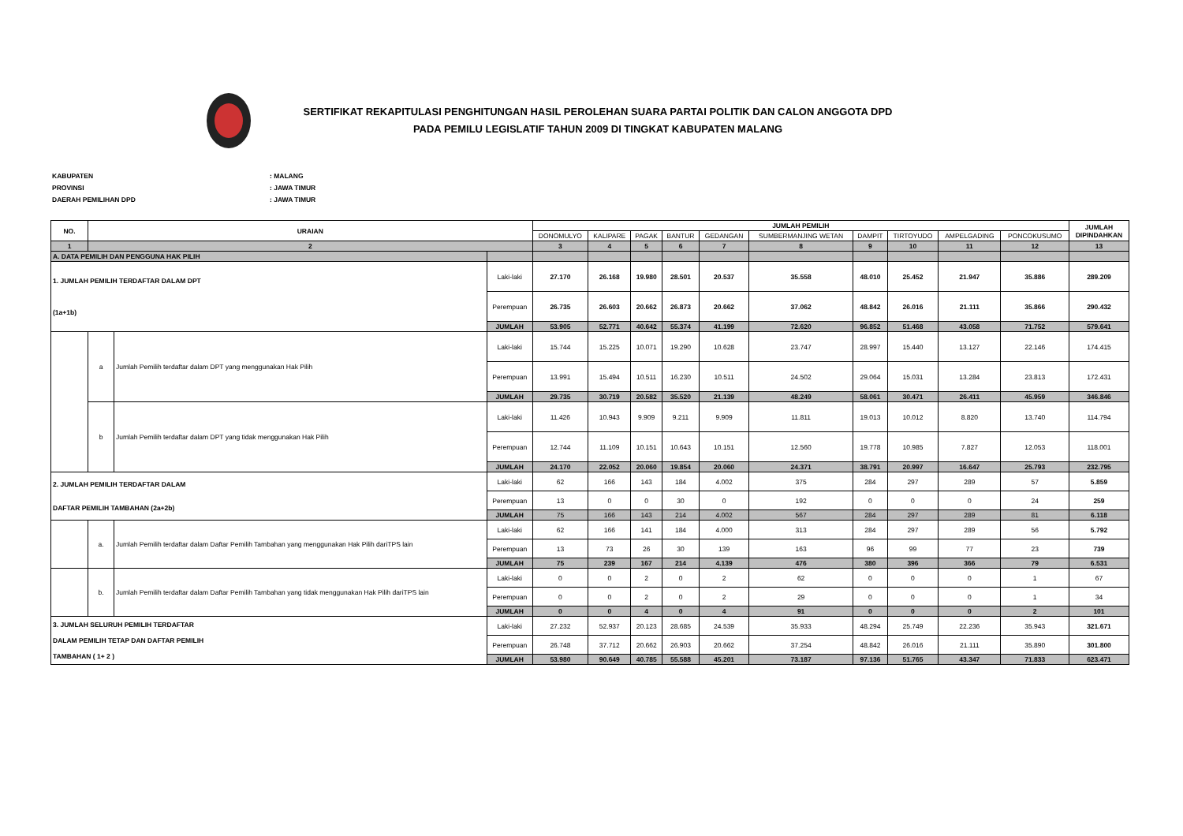SERTIFIKAT REKAPITULASI PENGHITUNGAN HASIL PEROLEHAN SUARA PARTAI POLITIK DAN CALON ANGGOTA DPD
PADA PEMILU LEGISLATIF TAHUN 2009 DI TINGKAT KABUPATEN MALANG
KABUPATEN: MALANG
PROVINSI: JAWA TIMUR
DAERAH PEMILIHAN DPD: JAWA TIMUR
| NO. | URAIAN | | | JUMLAH PEMILIH | | | | | | | | | | JUMLAH DIPINDAHKAN |
| --- | --- | --- | --- | --- | --- | --- | --- | --- | --- | --- | --- | --- | --- | --- |
| | | | | DONOMULYO | KALIPARE | PAGAK | BANTUR | GEDANGAN | SUMBERMANJING WETAN | DAMPIT | TIRTOYUDO | AMPELGADING | PONCOKUSUMO | |
| 1 | 2 | | | 3 | 4 | 5 | 6 | 7 | 8 | 9 | 10 | 11 | 12 | 13 |
| A. DATA PEMILIH DAN PENGGUNA HAK PILIH | | | | | | | | | | | | | | |
| 1. JUMLAH PEMILIH TERDAFTAR DALAM DPT (1a+1b) | | | Laki-laki | 27.170 | 26.168 | 19.980 | 28.501 | 20.537 | 35.558 | 48.010 | 25.452 | 21.947 | 35.886 | 289.209 |
| | | | Perempuan | 26.735 | 26.603 | 20.662 | 26.873 | 20.662 | 37.062 | 48.842 | 26.016 | 21.111 | 35.866 | 290.432 |
| | | | JUMLAH | 53.905 | 52.771 | 40.642 | 55.374 | 41.199 | 72.620 | 96.852 | 51.468 | 43.058 | 71.752 | 579.641 |
| | a | Jumlah Pemilih terdaftar dalam DPT yang menggunakan Hak Pilih | Laki-laki | 15.744 | 15.225 | 10.071 | 19.290 | 10.628 | 23.747 | 28.997 | 15.440 | 13.127 | 22.146 | 174.415 |
| | | | Perempuan | 13.991 | 15.494 | 10.511 | 16.230 | 10.511 | 24.502 | 29.064 | 15.031 | 13.284 | 23.813 | 172.431 |
| | | | JUMLAH | 29.735 | 30.719 | 20.582 | 35.520 | 21.139 | 48.249 | 58.061 | 30.471 | 26.411 | 45.959 | 346.846 |
| | b | Jumlah Pemilih terdaftar dalam DPT yang tidak menggunakan Hak Pilih | Laki-laki | 11.426 | 10.943 | 9.909 | 9.211 | 9.909 | 11.811 | 19.013 | 10.012 | 8.820 | 13.740 | 114.794 |
| | | | Perempuan | 12.744 | 11.109 | 10.151 | 10.643 | 10.151 | 12.560 | 19.778 | 10.985 | 7.827 | 12.053 | 118.001 |
| | | | JUMLAH | 24.170 | 22.052 | 20.060 | 19.854 | 20.060 | 24.371 | 38.791 | 20.997 | 16.647 | 25.793 | 232.795 |
| 2. JUMLAH PEMILIH TERDAFTAR DALAM DAFTAR PEMILIH TAMBAHAN (2a+2b) | | | Laki-laki | 62 | 166 | 143 | 184 | 4.002 | 375 | 284 | 297 | 289 | 57 | 5.859 |
| | | | Perempuan | 13 | 0 | 0 | 30 | 0 | 192 | 0 | 0 | 0 | 24 | 259 |
| | | | JUMLAH | 75 | 166 | 143 | 214 | 4.002 | 567 | 284 | 297 | 289 | 81 | 6.118 |
| | a. | Jumlah Pemilih terdaftar dalam Daftar Pemilih Tambahan yang menggunakan Hak Pilih dariTPS lain | Laki-laki | 62 | 166 | 141 | 184 | 4.000 | 313 | 284 | 297 | 289 | 56 | 5.792 |
| | | | Perempuan | 13 | 73 | 26 | 30 | 139 | 163 | 96 | 99 | 77 | 23 | 739 |
| | | | JUMLAH | 75 | 239 | 167 | 214 | 4.139 | 476 | 380 | 396 | 366 | 79 | 6.531 |
| | b. | Jumlah Pemilih terdaftar dalam Daftar Pemilih Tambahan yang tidak menggunakan Hak Pilih dariTPS lain | Laki-laki | 0 | 0 | 2 | 0 | 2 | 62 | 0 | 0 | 0 | 1 | 67 |
| | | | Perempuan | 0 | 0 | 2 | 0 | 2 | 29 | 0 | 0 | 0 | 1 | 34 |
| | | | JUMLAH | 0 | 0 | 4 | 0 | 4 | 91 | 0 | 0 | 0 | 2 | 101 |
| 3. JUMLAH SELURUH PEMILIH TERDAFTAR DALAM PEMILIH TETAP DAN DAFTAR PEMILIH TAMBAHAN ( 1+ 2 ) | | | Laki-laki | 27.232 | 52.937 | 20.123 | 28.685 | 24.539 | 35.933 | 48.294 | 25.749 | 22.236 | 35.943 | 321.671 |
| | | | Perempuan | 26.748 | 37.712 | 20.662 | 26.903 | 20.662 | 37.254 | 48.842 | 26.016 | 21.111 | 35.890 | 301.800 |
| | | | JUMLAH | 53.980 | 90.649 | 40.785 | 55.588 | 45.201 | 73.187 | 97.136 | 51.765 | 43.347 | 71.833 | 623.471 |